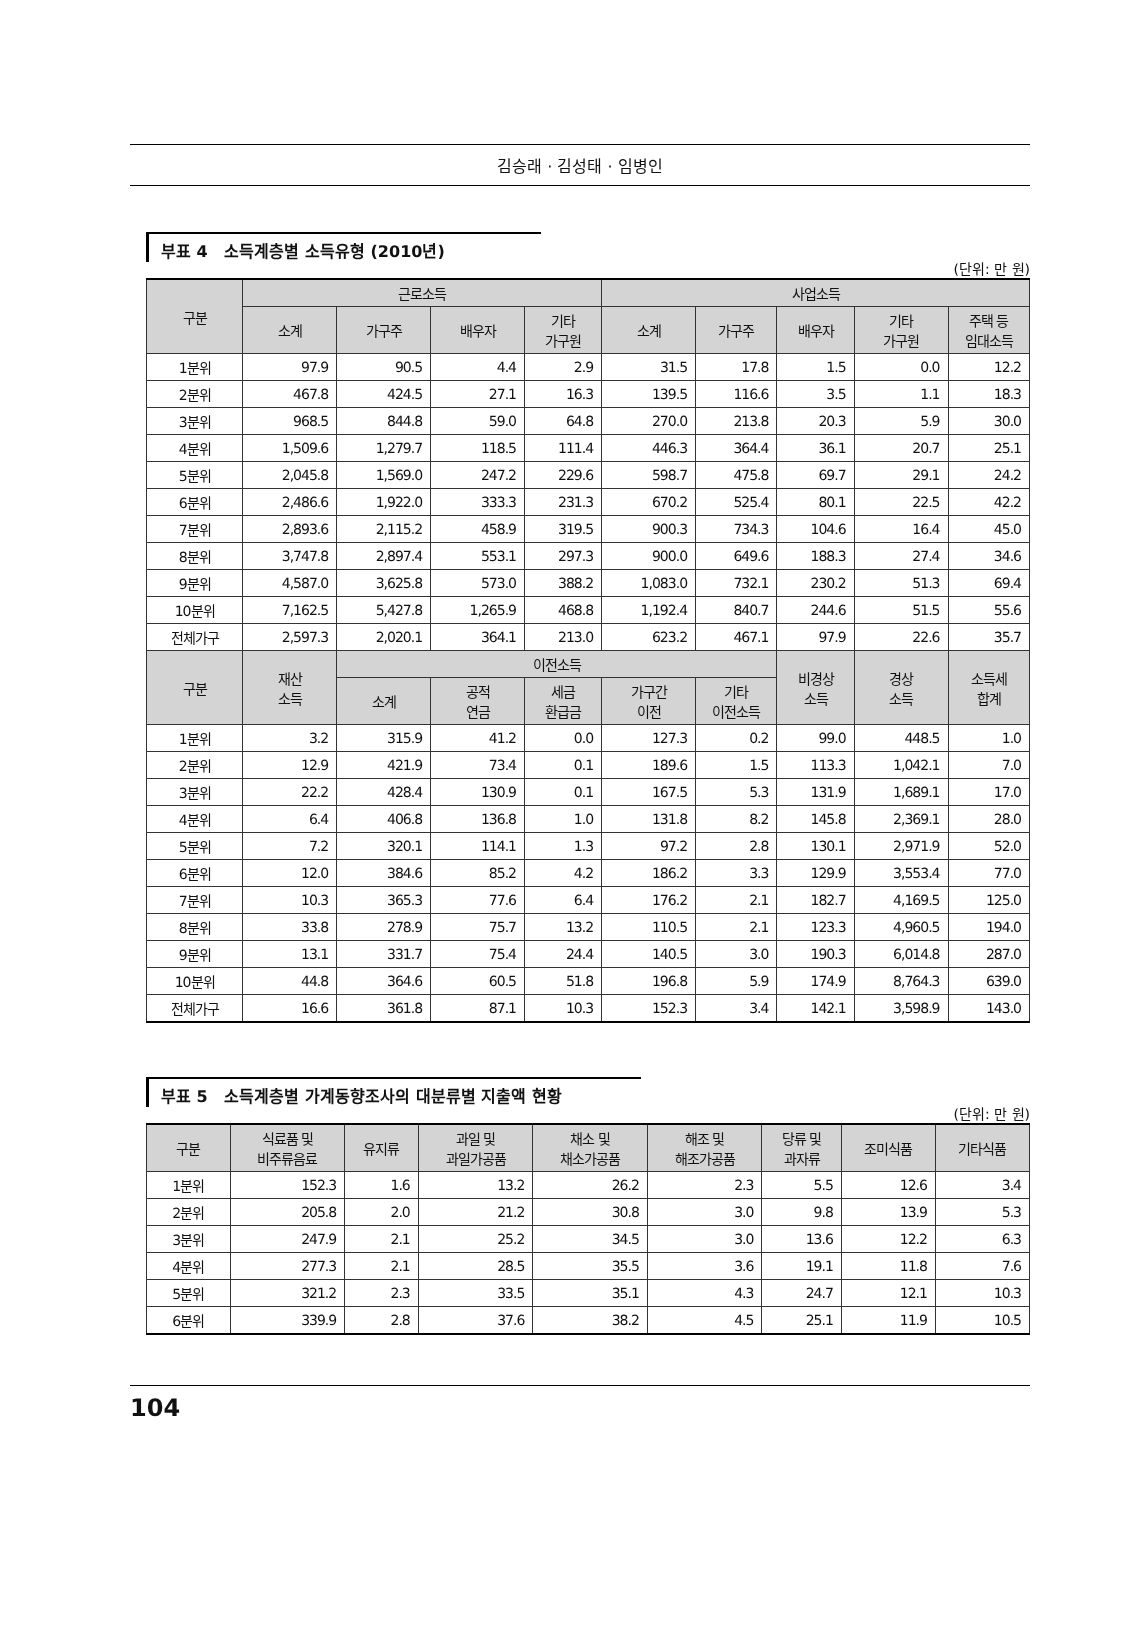김승래 · 김성태 · 임병인
부표 4 소득계층별 소득유형 (2010년)
(단위: 만 원)
| 구분 | 근로소득 | | | | 사업소득 | | | | |
| --- | --- | --- | --- | --- | --- | --- | --- | --- | --- |
| | 소계 | 가구주 | 배우자 | 기타 가구원 | 소계 | 가구주 | 배우자 | 기타 가구원 | 주택 등 임대소득 |
| 1분위 | 97.9 | 90.5 | 4.4 | 2.9 | 31.5 | 17.8 | 1.5 | 0.0 | 12.2 |
| 2분위 | 467.8 | 424.5 | 27.1 | 16.3 | 139.5 | 116.6 | 3.5 | 1.1 | 18.3 |
| 3분위 | 968.5 | 844.8 | 59.0 | 64.8 | 270.0 | 213.8 | 20.3 | 5.9 | 30.0 |
| 4분위 | 1,509.6 | 1,279.7 | 118.5 | 111.4 | 446.3 | 364.4 | 36.1 | 20.7 | 25.1 |
| 5분위 | 2,045.8 | 1,569.0 | 247.2 | 229.6 | 598.7 | 475.8 | 69.7 | 29.1 | 24.2 |
| 6분위 | 2,486.6 | 1,922.0 | 333.3 | 231.3 | 670.2 | 525.4 | 80.1 | 22.5 | 42.2 |
| 7분위 | 2,893.6 | 2,115.2 | 458.9 | 319.5 | 900.3 | 734.3 | 104.6 | 16.4 | 45.0 |
| 8분위 | 3,747.8 | 2,897.4 | 553.1 | 297.3 | 900.0 | 649.6 | 188.3 | 27.4 | 34.6 |
| 9분위 | 4,587.0 | 3,625.8 | 573.0 | 388.2 | 1,083.0 | 732.1 | 230.2 | 51.3 | 69.4 |
| 10분위 | 7,162.5 | 5,427.8 | 1,265.9 | 468.8 | 1,192.4 | 840.7 | 244.6 | 51.5 | 55.6 |
| 전체가구 | 2,597.3 | 2,020.1 | 364.1 | 213.0 | 623.2 | 467.1 | 97.9 | 22.6 | 35.7 |
| 구분 | 재산 소득 | 이전소득 | | | | | 비경상 소득 | 경상 소득 | 소득세 합계 |
| | | 소계 | 공적 연금 | 세금 환급금 | 가구간 이전 | 기타 이전소득 | | | |
| 1분위 | 3.2 | 315.9 | 41.2 | 0.0 | 127.3 | 0.2 | 99.0 | 448.5 | 1.0 |
| 2분위 | 12.9 | 421.9 | 73.4 | 0.1 | 189.6 | 1.5 | 113.3 | 1,042.1 | 7.0 |
| 3분위 | 22.2 | 428.4 | 130.9 | 0.1 | 167.5 | 5.3 | 131.9 | 1,689.1 | 17.0 |
| 4분위 | 6.4 | 406.8 | 136.8 | 1.0 | 131.8 | 8.2 | 145.8 | 2,369.1 | 28.0 |
| 5분위 | 7.2 | 320.1 | 114.1 | 1.3 | 97.2 | 2.8 | 130.1 | 2,971.9 | 52.0 |
| 6분위 | 12.0 | 384.6 | 85.2 | 4.2 | 186.2 | 3.3 | 129.9 | 3,553.4 | 77.0 |
| 7분위 | 10.3 | 365.3 | 77.6 | 6.4 | 176.2 | 2.1 | 182.7 | 4,169.5 | 125.0 |
| 8분위 | 33.8 | 278.9 | 75.7 | 13.2 | 110.5 | 2.1 | 123.3 | 4,960.5 | 194.0 |
| 9분위 | 13.1 | 331.7 | 75.4 | 24.4 | 140.5 | 3.0 | 190.3 | 6,014.8 | 287.0 |
| 10분위 | 44.8 | 364.6 | 60.5 | 51.8 | 196.8 | 5.9 | 174.9 | 8,764.3 | 639.0 |
| 전체가구 | 16.6 | 361.8 | 87.1 | 10.3 | 152.3 | 3.4 | 142.1 | 3,598.9 | 143.0 |
부표 5 소득계층별 가계동향조사의 대분류별 지출액 현황
(단위: 만 원)
| 구분 | 식료품 및 비주류음료 | 유지류 | 과일 및 과일가공품 | 채소 및 채소가공품 | 해조 및 해조가공품 | 당류 및 과자류 | 조미식품 | 기타식품 |
| --- | --- | --- | --- | --- | --- | --- | --- | --- |
| 1분위 | 152.3 | 1.6 | 13.2 | 26.2 | 2.3 | 5.5 | 12.6 | 3.4 |
| 2분위 | 205.8 | 2.0 | 21.2 | 30.8 | 3.0 | 9.8 | 13.9 | 5.3 |
| 3분위 | 247.9 | 2.1 | 25.2 | 34.5 | 3.0 | 13.6 | 12.2 | 6.3 |
| 4분위 | 277.3 | 2.1 | 28.5 | 35.5 | 3.6 | 19.1 | 11.8 | 7.6 |
| 5분위 | 321.2 | 2.3 | 33.5 | 35.1 | 4.3 | 24.7 | 12.1 | 10.3 |
| 6분위 | 339.9 | 2.8 | 37.6 | 38.2 | 4.5 | 25.1 | 11.9 | 10.5 |
104